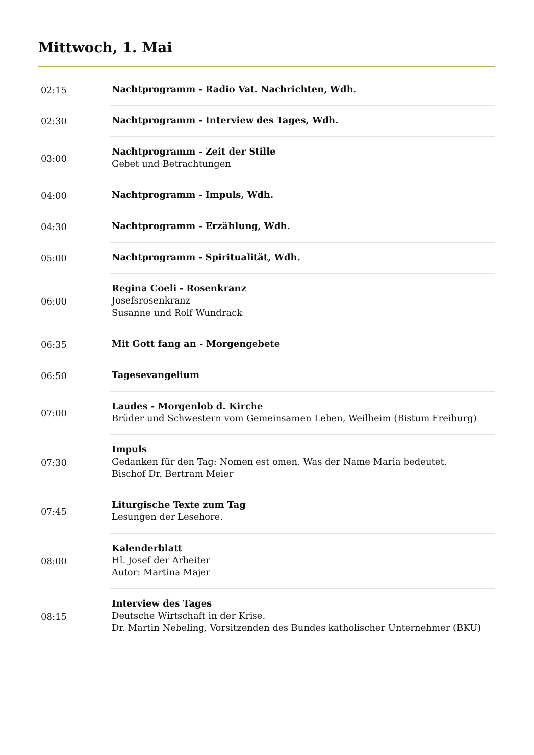Mittwoch, 1. Mai
| 02:15 | Nachtprogramm - Radio Vat. Nachrichten, Wdh. |
| 02:30 | Nachtprogramm - Interview des Tages, Wdh. |
| 03:00 | Nachtprogramm - Zeit der Stille Gebet und Betrachtungen |
| 04:00 | Nachtprogramm - Impuls, Wdh. |
| 04:30 | Nachtprogramm - Erzählung, Wdh. |
| 05:00 | Nachtprogramm - Spiritualität, Wdh. |
| 06:00 | Regina Coeli - Rosenkranz Josefsrosenkranz Susanne und Rolf Wundrack |
| 06:35 | Mit Gott fang an - Morgengebete |
| 06:50 | Tagesevangelium |
| 07:00 | Laudes - Morgenlob d. Kirche Brüder und Schwestern vom Gemeinsamen Leben, Weilheim (Bistum Freiburg) |
| 07:30 | Impuls Gedanken für den Tag: Nomen est omen. Was der Name Maria bedeutet. Bischof Dr. Bertram Meier |
| 07:45 | Liturgische Texte zum Tag Lesungen der Lesehore. |
| 08:00 | Kalenderblatt Hl. Josef der Arbeiter Autor: Martina Majer |
| 08:15 | Interview des Tages Deutsche Wirtschaft in der Krise. Dr. Martin Nebeling, Vorsitzenden des Bundes katholischer Unternehmer (BKU) |